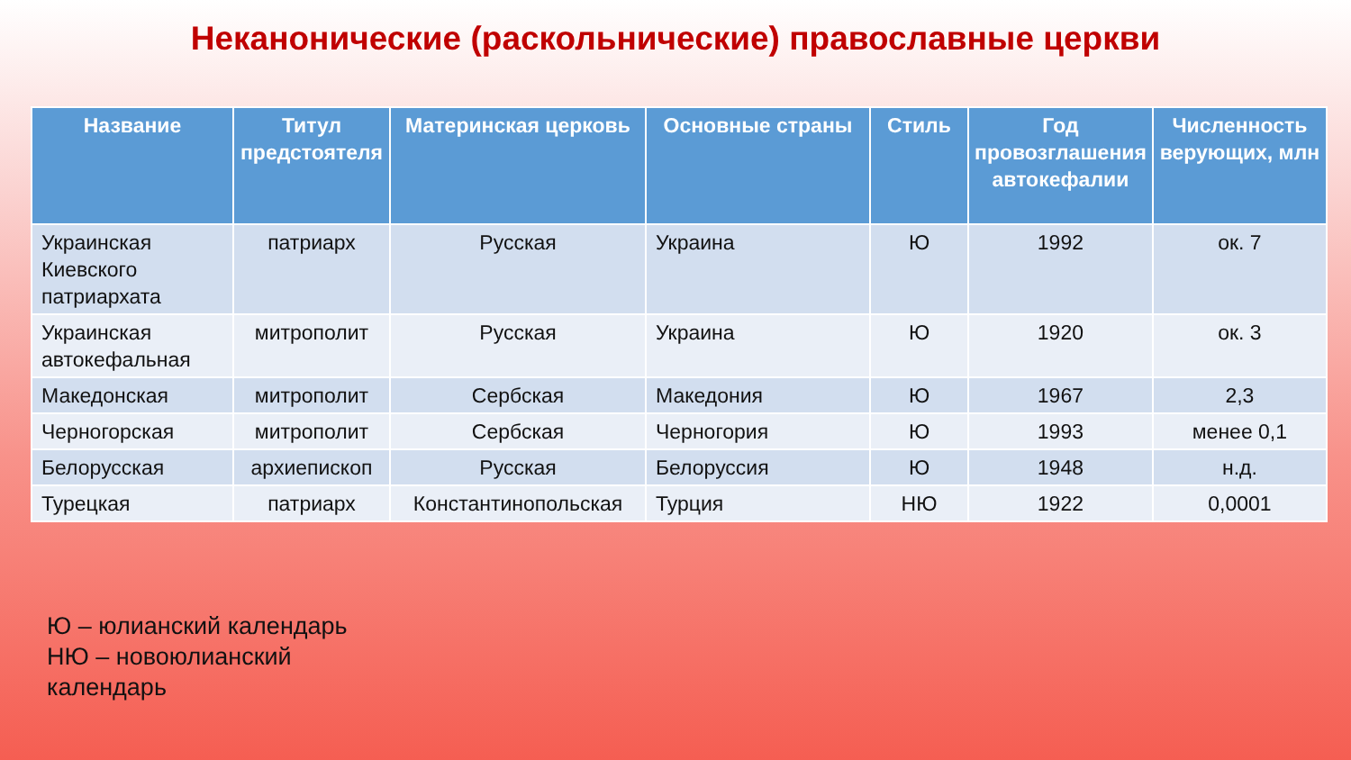Неканонические (раскольнические) православные церкви
| Название | Титул предстоятеля | Материнская церковь | Основные страны | Стиль | Год провозглашения автокефалии | Численность верующих, млн |
| --- | --- | --- | --- | --- | --- | --- |
| Украинская Киевского патриархата | патриарх | Русская | Украина | Ю | 1992 | ок. 7 |
| Украинская автокефальная | митрополит | Русская | Украина | Ю | 1920 | ок. 3 |
| Македонская | митрополит | Сербская | Македония | Ю | 1967 | 2,3 |
| Черногорская | митрополит | Сербская | Черногория | Ю | 1993 | менее 0,1 |
| Белорусская | архиепископ | Русская | Белоруссия | Ю | 1948 | н.д. |
| Турецкая | патриарх | Константинопольская | Турция | НЮ | 1922 | 0,0001 |
Ю – юлианский календарь
НЮ – новоюлианский
календарь